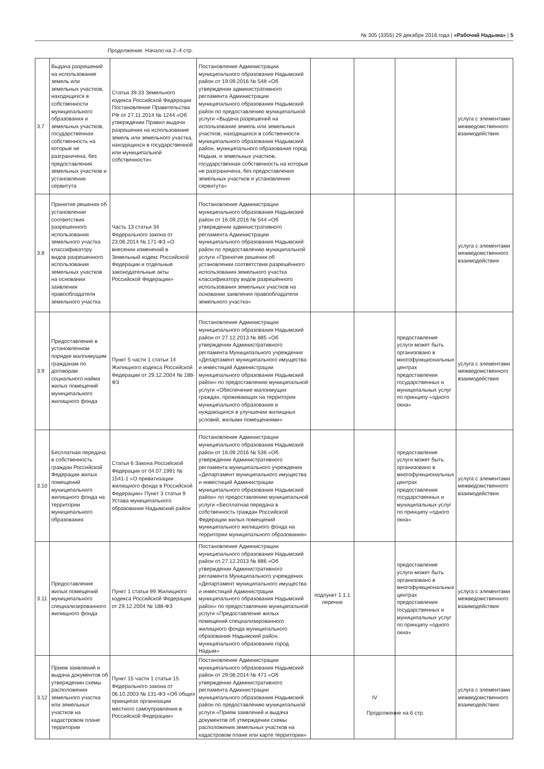№ 305 (3355) 29 декабря 2016 года | «Рабочий Надыма» | 5
Продолжение. Начало на 2–4 стр.
| 3.7 | Выдача разрешений на использование земель или земельных участков, находящихся в собственности муниципального образования и земельных участков, государственная собственность на которые не разграничена, без предоставления земельных участков и установления сервитута | Статья 39.33 Земельного кодекса Российской Федерации Постановление Правительства РФ от 27.11.2014 № 1244 «Об утверждении Правил выдачи разрешения на использование земель или земельного участка, находящихся в государственной или муниципальной собственности» | Постановление Администрации муниципального образования Надымский район от 19.09.2016 № 548 «Об утверждении административного регламента Администрации муниципального образования Надымский район по предоставлению муниципальной услуги «Выдача разрешений на использование земель или земельных участков, находящихся в собственности муниципального образования Надымский район, муниципального образования город Надым, и земельных участков, государственная собственность на которые не разграничена, без предоставления земельных участков и установления сервитута» | | | | услуга с элементами межведомственного взаимодействия |
| 3.8 | Принятие решения об установлении соответствия разрешенного использования земельного участка классификатору видов разрешенного использования земельных участков на основании заявления правообладателя земельного участка | Часть 13 статьи 34 Федерального закона от 23.06.2014 № 171-ФЗ «О внесении изменений в Земельный кодекс Российской Федерации и отдельные законодательные акты Российской Федерации» | Постановление Администрации муниципального образования Надымский район от 16.09.2016 № 544 «Об утверждении административного регламента Администрации муниципального образования Надымский район по предоставлению муниципальной услуги «Принятие решения об установлении соответствия разрешённого использования земельного участка классификатору видов разрешённого использования земельных участков на основании заявления правообладателя земельного участка» | | | | услуга с элементами межведомственного взаимодействия |
| 3.9 | Предоставление в установленном порядке малоимущим гражданам по договорам социального найма жилых помещений муниципального жилищного фонда | Пункт 5 части 1 статьи 14 Жилищного кодекса Российской Федерации от 29.12.2004 № 188-ФЗ | Постановление Администрации муниципального образования Надымский район от 27.12.2013 № 885 «Об утверждении Административного регламента Муниципального учреждения «Департамент муниципального имущества и инвестиций Администрации муниципального образования Надымский район» по предоставлению муниципальной услуги «Обеспечение малоимущих граждан, проживающих на территории муниципального образования и нуждающихся в улучшении жилищных условий, жилыми помещениями» | | | предоставление услуги может быть организовано в многофункциональных центрах предоставления государственных и муниципальных услуг по принципу «одного окна» | услуга с элементами межведомственного взаимодействия |
| 3.10 | Бесплатная передача в собственность граждан Российской Федерации жилых помещений муниципального жилищного фонда на территории муниципального образования | Статья 6 Закона Российской Федерации от 04.07.1991 № 1541-1 «О приватизации жилищного фонда в Российской Федерации» Пункт 3 статьи 9 Устава муниципального образования Надымский район | Постановление Администрации муниципального образования Надымский район от 16.09.2016 № 536 «Об утверждении Административного регламента муниципального учреждения «Департамент муниципального имущества и инвестиций Администрации муниципального образования Надымский район» по предоставлению муниципальной услуги «Бесплатная передача в собственность граждан Российской Федерации жилых помещений муниципального жилищного фонда на территории муниципального образования» | | | предоставление услуги может быть организовано в многофункциональных центрах предоставления государственных и муниципальных услуг по принципу «одного окна» | услуга с элементами межведомственного взаимодействия |
| 3.11 | Предоставление жилых помещений муниципального специализированного жилищного фонда | Пункт 1 статьи 99 Жилищного кодекса Российской Федерации от 29.12.2004 № 188-ФЗ | Постановление Администрации муниципального образования Надымский район от 27.12.2013 № 886 «Об утверждении Административного регламента Муниципального учреждения «Департамент муниципального имущества и инвестиций Администрации муниципального образования Надымский район» по предоставлению муниципальной услуги «Предоставление жилых помещений специализированного жилищного фонда муниципального образования Надымский район, муниципального образования город Надым» | подпункт 1.1.1 перечня | | предоставление услуги может быть организовано в многофункциональных центрах предоставления государственных и муниципальных услуг по принципу «одного окна» | услуга с элементами межведомственного взаимодействия |
| 3.12 | Прием заявлений и выдача документов об утверждении схемы расположения земельного участка или земельных участков на кадастровом плане территории | Пункт 15 части 1 статьи 15 Федерального закона от 06.10.2003 № 131-ФЗ «Об общих принципах организации местного самоуправления в Российской Федерации» | Постановление Администрации муниципального образования Надымский район от 29.08.2014 № 471 «Об утверждении Административного регламента Администрации муниципального образования Надымский район по предоставлению муниципальной услуги «Прием заявлений и выдача документов об утверждении схемы расположения земельных участков на кадастровом плане или карте территории» | | IV | | услуга с элементами межведомственного взаимодействия |
Продолжение на 6 стр.